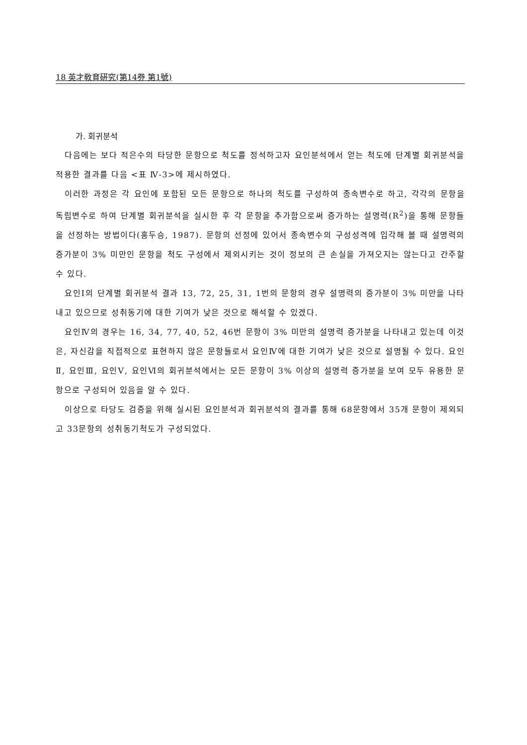18 英才敎育硏究(第14券 第1號)
가. 회귀분석
다음에는 보다 적은수의 타당한 문항으로 척도를 정석하고자 요인분석에서 얻는 척도에 단계별 회귀분석을 적용한 결과를 다음 <표 Ⅳ-3>에 제시하였다.
이러한 과정은 각 요인에 포함된 모든 문항으로 하나의 척도를 구성하여 종속변수로 하고, 각각의 문항을 독립변수로 하여 단계별 회귀분석을 실시한 후 각 문항을 추가함으로써 증가하는 설명력(R<sup>2</sup>)을 통해 문항들을 선정하는 방법이다(홍두승, 1987). 문항의 선정에 있어서 종속변수의 구성성격에 입각해 볼 때 설명력의 증가분이 3% 미만인 문항을 척도 구성에서 제외시키는 것이 정보의 큰 손실을 가져오지는 않는다고 간주할 수 있다.
요인Ⅰ의 단계별 회귀분석 결과 13, 72, 25, 31, 1번의 문항의 경우 설명력의 증가분이 3% 미만을 나타내고 있으므로 성취동기에 대한 기여가 낮은 것으로 해석할 수 있겠다.
요인Ⅳ의 경우는 16, 34, 77, 40, 52, 46번 문항이 3% 미만의 설명력 증가분을 나타내고 있는데 이것은, 자신감을 직접적으로 표현하지 않은 문항들로서 요인Ⅳ에 대한 기여가 낮은 것으로 설명될 수 있다. 요인Ⅱ, 요인Ⅲ, 요인Ⅴ, 요인Ⅵ의 회귀분석에서는 모든 문항이 3% 이상의 설명력 증가분을 보여 모두 유용한 문항으로 구성되어 있음을 알 수 있다.
이상으로 타당도 검증을 위해 실시된 요인분석과 회귀분석의 결과를 통해 68문항에서 35개 문항이 제외되고 33문항의 성취동기척도가 구성되었다.